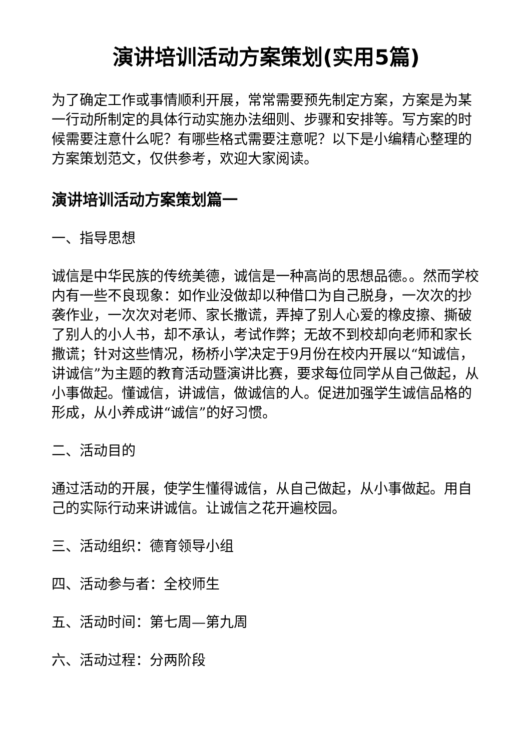演讲培训活动方案策划(实用5篇)
为了确定工作或事情顺利开展，常常需要预先制定方案，方案是为某一行动所制定的具体行动实施办法细则、步骤和安排等。写方案的时候需要注意什么呢？有哪些格式需要注意呢？以下是小编精心整理的方案策划范文，仅供参考，欢迎大家阅读。
演讲培训活动方案策划篇一
一、指导思想
诚信是中华民族的传统美德，诚信是一种高尚的思想品德。。然而学校内有一些不良现象：如作业没做却以种借口为自己脱身，一次次的抄袭作业，一次次对老师、家长撒谎，弄掉了别人心爱的橡皮擦、撕破了别人的小人书，却不承认，考试作弊；无故不到校却向老师和家长撒谎；针对这些情况，杨桥小学决定于9月份在校内开展以“知诚信，讲诚信”为主题的教育活动暨演讲比赛，要求每位同学从自己做起，从小事做起。懂诚信，讲诚信，做诚信的人。促进加强学生诚信品格的形成，从小养成讲“诚信”的好习惯。
二、活动目的
通过活动的开展，使学生懂得诚信，从自己做起，从小事做起。用自己的实际行动来讲诚信。让诚信之花开遍校园。
三、活动组织：德育领导小组
四、活动参与者：全校师生
五、活动时间：第七周—第九周
六、活动过程：分两阶段